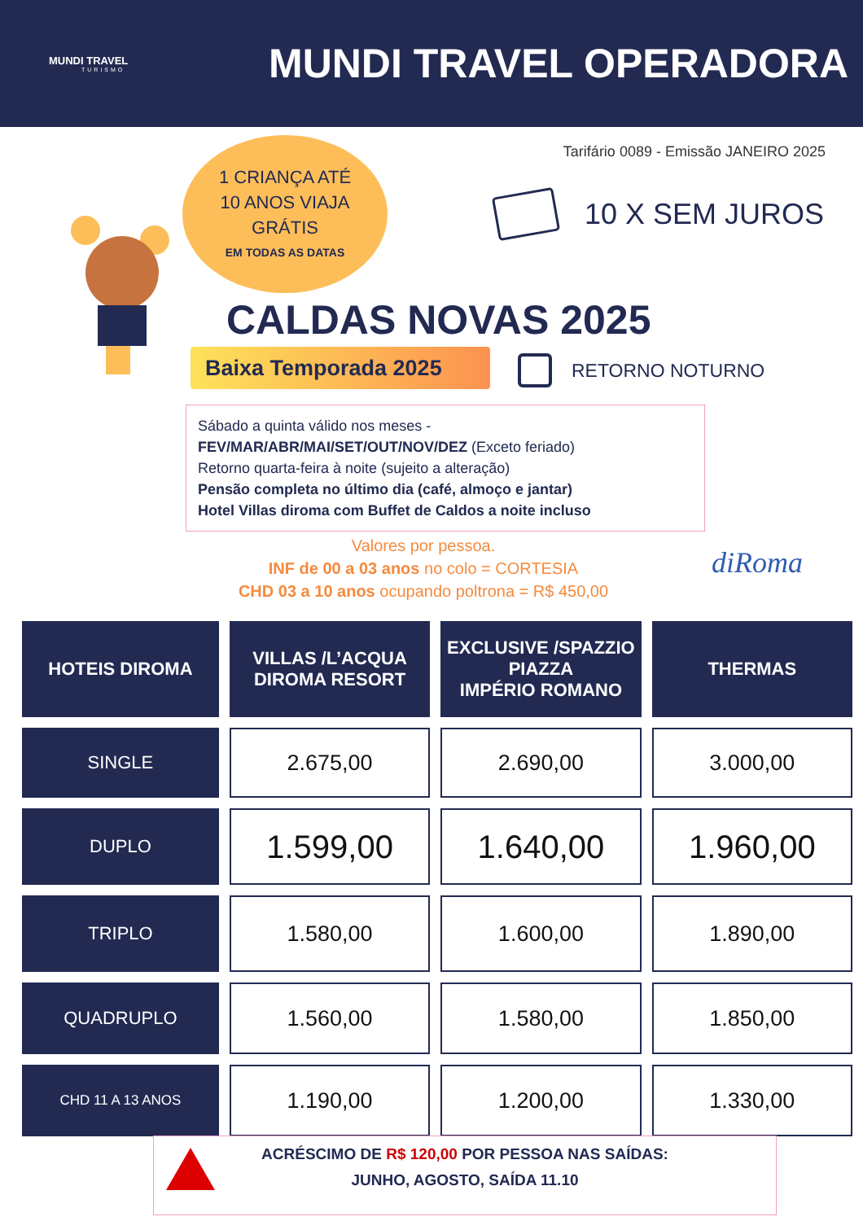MUNDI TRAVEL
TURISMO
MUNDI TRAVEL OPERADORA
Tarifário 0089 - Emissão JANEIRO 2025
1 CRIANÇA ATÉ
10 ANOS VIAJA
GRÁTIS
EM TODAS AS DATAS
10 X SEM JUROS
CALDAS NOVAS 2025
Baixa Temporada 2025 RETORNO NOTURNO
Sábado a quinta válido nos meses -
FEV/MAR/ABR/MAI/SET/OUT/NOV/DEZ (Exceto feriado)
Retorno quarta-feira à noite (sujeito a alteração)
Pensão completa no último dia (café, almoço e jantar)
Hotel Villas diroma com Buffet de Caldos a noite incluso
Valores por pessoa.
INF de 00 a 03 anos no colo = CORTESIA
CHD 03 a 10 anos ocupando poltrona = R$ 450,00
diRoma
| HOTEIS DIROMA | VILLAS /L’ACQUA DIROMA RESORT | EXCLUSIVE /SPAZZIO PIAZZA IMPÉRIO ROMANO | THERMAS |
| --- | --- | --- | --- |
| SINGLE | 2.675,00 | 2.690,00 | 3.000,00 |
| DUPLO | 1.599,00 | 1.640,00 | 1.960,00 |
| TRIPLO | 1.580,00 | 1.600,00 | 1.890,00 |
| QUADRUPLO | 1.560,00 | 1.580,00 | 1.850,00 |
| CHD 11 A 13 ANOS | 1.190,00 | 1.200,00 | 1.330,00 |
ACRÉSCIMO DE R$ 120,00 POR PESSOA NAS SAÍDAS:
JUNHO, AGOSTO, SAÍDA 11.10